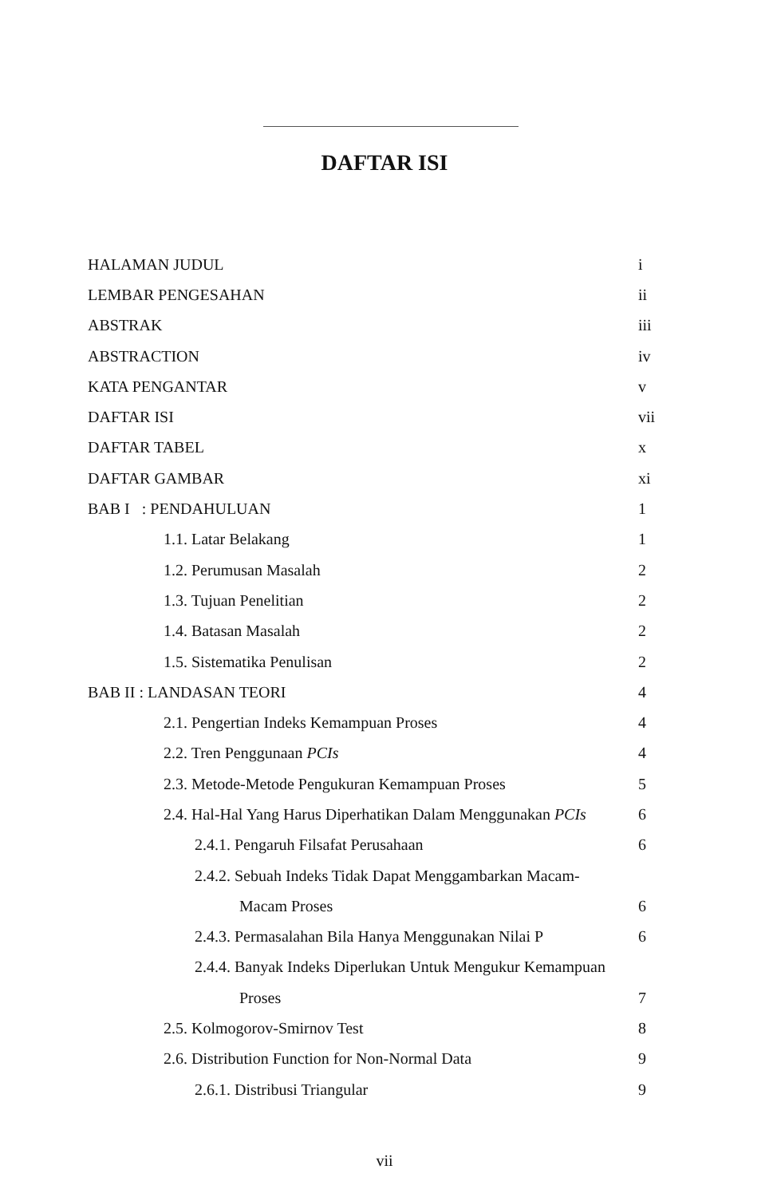DAFTAR ISI
HALAMAN JUDUL i
LEMBAR PENGESAHAN ii
ABSTRAK iii
ABSTRACTION iv
KATA PENGANTAR v
DAFTAR ISI vii
DAFTAR TABEL x
DAFTAR GAMBAR xi
BAB I : PENDAHULUAN 1
1.1. Latar Belakang 1
1.2. Perumusan Masalah 2
1.3. Tujuan Penelitian 2
1.4. Batasan Masalah 2
1.5. Sistematika Penulisan 2
BAB II : LANDASAN TEORI 4
2.1. Pengertian Indeks Kemampuan Proses 4
2.2. Tren Penggunaan PCIs 4
2.3. Metode-Metode Pengukuran Kemampuan Proses 5
2.4. Hal-Hal Yang Harus Diperhatikan Dalam Menggunakan PCIs 6
2.4.1. Pengaruh Filsafat Perusahaan 6
2.4.2. Sebuah Indeks Tidak Dapat Menggambarkan Macam-
Macam Proses 6
2.4.3. Permasalahan Bila Hanya Menggunakan Nilai P 6
2.4.4. Banyak Indeks Diperlukan Untuk Mengukur Kemampuan
Proses 7
2.5. Kolmogorov-Smirnov Test 8
2.6. Distribution Function for Non-Normal Data 9
2.6.1. Distribusi Triangular 9
vii